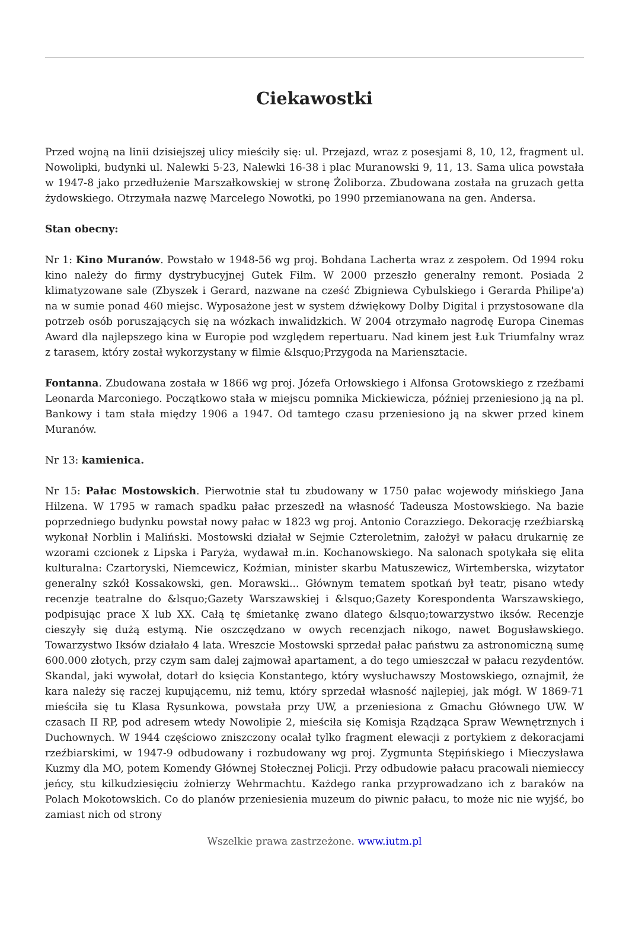Ciekawostki
Przed wojną na linii dzisiejszej ulicy mieściły się: ul. Przejazd, wraz z posesjami 8, 10, 12, fragment ul. Nowolipki, budynki ul. Nalewki 5-23, Nalewki 16-38 i plac Muranowski 9, 11, 13. Sama ulica powstała w 1947-8 jako przedłużenie Marszałkowskiej w stronę Żoliborza. Zbudowana została na gruzach getta żydowskiego. Otrzymała nazwę Marcelego Nowotki, po 1990 przemianowana na gen. Andersa.
Stan obecny:
Nr 1: Kino Muranów. Powstało w 1948-56 wg proj. Bohdana Lacherta wraz z zespołem. Od 1994 roku kino należy do firmy dystrybucyjnej Gutek Film. W 2000 przeszło generalny remont. Posiada 2 klimatyzowane sale (Zbyszek i Gerard, nazwane na cześć Zbigniewa Cybulskiego i Gerarda Philipe'a) na w sumie ponad 460 miejsc. Wyposażone jest w system dźwiękowy Dolby Digital i przystosowane dla potrzeb osób poruszających się na wózkach inwalidzkich. W 2004 otrzymało nagrodę Europa Cinemas Award dla najlepszego kina w Europie pod względem repertuaru. Nad kinem jest Łuk Triumfalny wraz z tarasem, który został wykorzystany w filmie &lsquo;Przygoda na Mariensztacie.
Fontanna. Zbudowana została w 1866 wg proj. Józefa Orłowskiego i Alfonsa Grotowskiego z rzeźbami Leonarda Marconiego. Początkowo stała w miejscu pomnika Mickiewicza, później przeniesiono ją na pl. Bankowy i tam stała między 1906 a 1947. Od tamtego czasu przeniesiono ją na skwer przed kinem Muranów.
Nr 13: kamienica.
Nr 15: Pałac Mostowskich. Pierwotnie stał tu zbudowany w 1750 pałac wojewody mińskiego Jana Hilzena. W 1795 w ramach spadku pałac przeszedł na własność Tadeusza Mostowskiego. Na bazie poprzedniego budynku powstał nowy pałac w 1823 wg proj. Antonio Corazziego. Dekorację rzeźbiarską wykonał Norblin i Maliński. Mostowski działał w Sejmie Czteroletnim, założył w pałacu drukarnię ze wzorami czcionek z Lipska i Paryża, wydawał m.in. Kochanowskiego. Na salonach spotykała się elita kulturalna: Czartoryski, Niemcewicz, Koźmian, minister skarbu Matuszewicz, Wirtemberska, wizytator generalny szkół Kossakowski, gen. Morawski... Głównym tematem spotkań był teatr, pisano wtedy recenzje teatralne do &lsquo;Gazety Warszawskiej i &lsquo;Gazety Korespondenta Warszawskiego, podpisując prace X lub XX. Całą tę śmietankę zwano dlatego &lsquo;towarzystwo iksów. Recenzje cieszyły się dużą estymą. Nie oszczędzano w owych recenzjach nikogo, nawet Bogusławskiego. Towarzystwo Iksów działało 4 lata. Wreszcie Mostowski sprzedał pałac państwu za astronomiczną sumę 600.000 złotych, przy czym sam dalej zajmował apartament, a do tego umieszczał w pałacu rezydentów. Skandal, jaki wywołał, dotarł do księcia Konstantego, który wysłuchawszy Mostowskiego, oznajmił, że kara należy się raczej kupującemu, niż temu, który sprzedał własność najlepiej, jak mógł. W 1869-71 mieściła się tu Klasa Rysunkowa, powstała przy UW, a przeniesiona z Gmachu Głównego UW. W czasach II RP, pod adresem wtedy Nowolipie 2, mieściła się Komisja Rządząca Spraw Wewnętrznych i Duchownych. W 1944 częściowo zniszczony ocalał tylko fragment elewacji z portykiem z dekoracjami rzeźbiarskimi, w 1947-9 odbudowany i rozbudowany wg proj. Zygmunta Stępińskiego i Mieczysława Kuzmy dla MO, potem Komendy Głównej Stołecznej Policji. Przy odbudowie pałacu pracowali niemieccy jeńcy, stu kilkudziesięciu żołnierzy Wehrmachtu. Każdego ranka przyprowadzano ich z baraków na Polach Mokotowskich. Co do planów przeniesienia muzeum do piwnic pałacu, to może nic nie wyjść, bo zamiast nich od strony
Wszelkie prawa zastrzeżone. www.iutm.pl